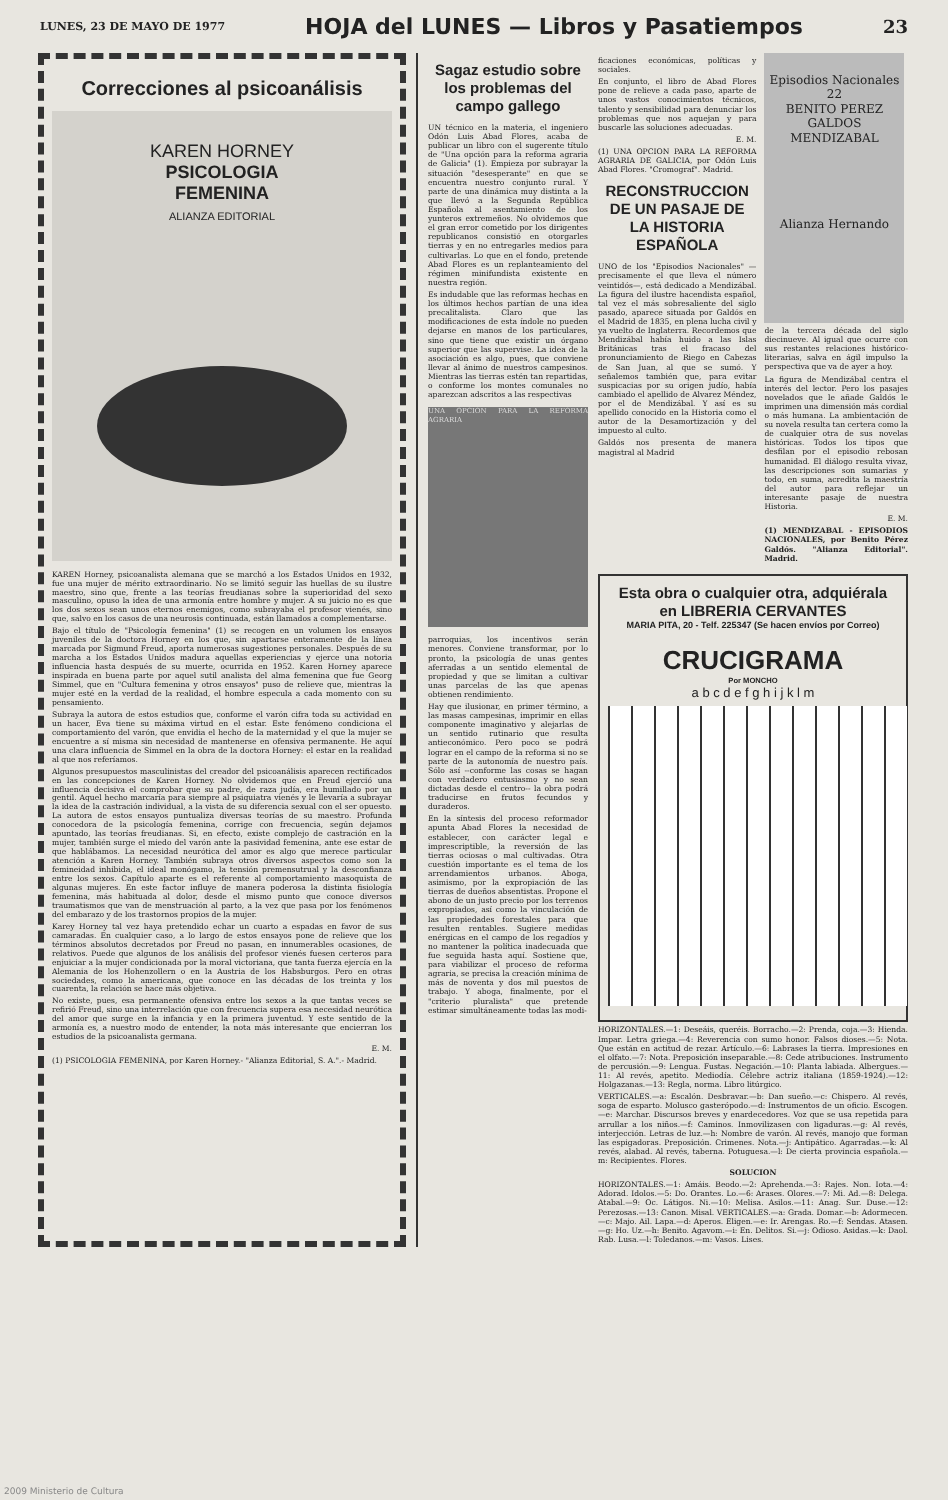LUNES, 23 DE MAYO DE 1977 HOJA del LUNES — Libros y Pasatiempos 23
Correcciones al psicoanálisis
KAREN HORNEY
PSICOLOGIA
FEMENINA
ALIANZA EDITORIAL
KAREN Horney, psicoanalista alemana que se marchó a los Estados Unidos en 1932, fue una mujer de mérito extraordinario. No se limitó seguir las huellas de su ilustre maestro, sino que, frente a las teorías freudianas sobre la superioridad del sexo masculino, opuso la idea de una armonía entre hombre y mujer. A su juicio no es que los dos sexos sean unos eternos enemigos, como subrayaba el profesor vienés, sino que, salvo en los casos de una neurosis continuada, están llamados a complementarse.
Bajo el título de "Psicología femenina" (1) se recogen en un volumen los ensayos juveniles de la doctora Horney en los que, sin apartarse enteramente de la línea marcada por Sigmund Freud, aporta numerosas sugestiones personales. Después de su marcha a los Estados Unidos madura aquellas experiencias y ejerce una notoria influencia hasta después de su muerte, ocurrida en 1952. Karen Horney aparece inspirada en buena parte por aquel sutil analista del alma femenina que fue Georg Simmel, que en "Cultura femenina y otros ensayos" puso de relieve que, mientras la mujer esté en la verdad de la realidad, el hombre especula a cada momento con su pensamiento.
Subraya la autora de estos estudios que, conforme el varón cifra toda su actividad en un hacer, Eva tiene su máxima virtud en el estar. Este fenómeno condiciona el comportamiento del varón, que envidia el hecho de la maternidad y el que la mujer se encuentre a sí misma sin necesidad de mantenerse en ofensiva permanente. He aquí una clara influencia de Simmel en la obra de la doctora Horney: el estar en la realidad al que nos referíamos.
Algunos presupuestos masculinistas del creador del psicoanálisis aparecen rectificados en las concepciones de Karen Horney. No olvidemos que en Freud ejerció una influencia decisiva el comprobar que su padre, de raza judía, era humillado por un gentil. Aquel hecho marcaría para siempre al psiquiatra vienés y le llevaría a subrayar la idea de la castración individual, a la vista de su diferencia sexual con el ser opuesto. La autora de estos ensayos puntualiza diversas teorías de su maestro. Profunda conocedora de la psicología femenina, corrige con frecuencia, según dejamos apuntado, las teorías freudianas. Si, en efecto, existe complejo de castración en la mujer, también surge el miedo del varón ante la pasividad femenina, ante ese estar de que hablábamos. La necesidad neurótica del amor es algo que merece particular atención a Karen Horney. También subraya otros diversos aspectos como son la femineidad inhibida, el ideal monógamo, la tensión premensutrual y la desconfianza entre los sexos. Capítulo aparte es el referente al comportamiento masoquista de algunas mujeres. En este factor influye de manera poderosa la distinta fisiología femenina, más habituada al dolor, desde el mismo punto que conoce diversos traumatismos que van de menstruación al parto, a la vez que pasa por los fenómenos del embarazo y de los trastornos propios de la mujer.
Karey Horney tal vez haya pretendido echar un cuarto a espadas en favor de sus camaradas. En cualquier caso, a lo largo de estos ensayos pone de relieve que los términos absolutos decretados por Freud no pasan, en innumerables ocasiones, de relativos. Puede que algunos de los análisis del profesor vienés fuesen certeros para enjuiciar a la mujer condicionada por la moral victoriana, que tanta fuerza ejercía en la Alemania de los Hohenzollern o en la Austria de los Habsburgos. Pero en otras sociedades, como la americana, que conoce en las décadas de los treinta y los cuarenta, la relación se hace más objetiva.
No existe, pues, esa permanente ofensiva entre los sexos a la que tantas veces se refirió Freud, sino una interrelación que con frecuencia supera esa necesidad neurótica del amor que surge en la infancia y en la primera juventud. Y este sentido de la armonía es, a nuestro modo de entender, la nota más interesante que encierran los estudios de la psicoanalista germana.
E. M.
(1) PSICOLOGIA FEMENINA, por Karen Horney.- "Alianza Editorial, S. A.".- Madrid.
Sagaz estudio sobre los problemas del campo gallego
UN técnico en la materia, el ingeniero Odón Luis Abad Flores, acaba de publicar un libro con el sugerente título de "Una opción para la reforma agraria de Galicia" (1). Empieza por subrayar la situación "desesperante" en que se encuentra nuestro conjunto rural. Y parte de una dinámica muy distinta a la que llevó a la Segunda República Española al asentamiento de los yunteros extremeños. No olvidemos que el gran error cometido por los dirigentes republicanos consistió en otorgarles tierras y en no entregarles medios para cultivarlas. Lo que en el fondo, pretende Abad Flores es un replanteamiento del régimen minifundista existente en nuestra región.
Es indudable que las reformas hechas en los últimos hechos partían de una idea precalitalista. Claro que las modificaciones de esta índole no pueden dejarse en manos de los particulares, sino que tiene que existir un órgano superior que las supervise. La idea de la asociación es algo, pues, que conviene llevar al ánimo de nuestros campesinos. Mientras las tierras estén tan repartidas, o conforme los montes comunales no aparezcan adscritos a las respectivas
UNA OPCION PARA LA REFORMA AGRARIA
parroquias, los incentivos serán menores. Conviene transformar, por lo pronto, la psicología de unas gentes aferradas a un sentido elemental de propiedad y que se limitan a cultivar unas parcelas de las que apenas obtienen rendimiento.
Hay que ilusionar, en primer término, a las masas campesinas, imprimir en ellas componente imaginativo y alejarlas de un sentido rutinario que resulta antieconómico. Pero poco se podrá lograr en el campo de la reforma si no se parte de la autonomía de nuestro país. Sólo así --conforme las cosas se hagan con verdadero entusiasmo y no sean dictadas desde el centro-- la obra podrá traducirse en frutos fecundos y duraderos.
En la síntesis del proceso reformador apunta Abad Flores la necesidad de establecer, con carácter legal e imprescriptible, la reversión de las tierras ociosas o mal cultivadas. Otra cuestión importante es el tema de los arrendamientos urbanos. Aboga, asimismo, por la expropiación de las tierras de dueños absentistas. Propone el abono de un justo precio por los terrenos expropiados, así como la vinculación de las propiedades forestales para que resulten rentables. Sugiere medidas enérgicas en el campo de los regadíos y no mantener la política inadecuada que fue seguida hasta aquí. Sostiene que, para viabilizar el proceso de reforma agraria, se precisa la creación mínima de más de noventa y dos mil puestos de trabajo. Y aboga, finalmente, por el "criterio pluralista" que pretende estimar simultáneamente todas las modi-
ficaciones económicas, políticas y sociales.
En conjunto, el libro de Abad Flores pone de relieve a cada paso, aparte de unos vastos conocimientos técnicos, talento y sensibilidad para denunciar los problemas que nos aquejan y para buscarle las soluciones adecuadas.
E. M.
(1) UNA OPCION PARA LA REFORMA AGRARIA DE GALICIA, por Odón Luis Abad Flores. "Cromograf". Madrid.
RECONSTRUCCION DE UN PASAJE DE LA HISTORIA ESPAÑOLA
UNO de los "Episodios Nacionales" —precisamente el que lleva el número veintidós—, está dedicado a Mendizábal. La figura del ilustre hacendista español, tal vez el más sobresaliente del siglo pasado, aparece situada por Galdós en el Madrid de 1835, en plena lucha civil y ya vuelto de Inglaterra. Recordemos que Mendizábal había huido a las Islas Británicas tras el fracaso del pronunciamiento de Riego en Cabezas de San Juan, al que se sumó. Y señalemos también que, para evitar suspicacias por su origen judío, había cambiado el apellido de Alvarez Méndez, por el de Mendizábal. Y así es su apellido conocido en la Historia como el autor de la Desamortización y del impuesto al culto.
Galdós nos presenta de manera magistral al Madrid
Episodios Nacionales 22
BENITO PEREZ GALDOS
MENDIZABAL
Alianza Hernando
de la tercera década del siglo diecinueve. Al igual que ocurre con sus restantes relaciones histórico-literarias, salva en ágil impulso la perspectiva que va de ayer a hoy.
La figura de Mendizábal centra el interés del lector. Pero los pasajes novelados que le añade Galdós le imprimen una dimensión más cordial o más humana. La ambientación de su novela resulta tan certera como la de cualquier otra de sus novelas históricas. Todos los tipos que desfilan por el episodio rebosan humanidad. El diálogo resulta vivaz, las descripciones son sumarias y todo, en suma, acredita la maestría del autor para reflejar un interesante pasaje de nuestra Historia.
E. M.
(1) MENDIZABAL - EPISODIOS NACIONALES, por Benito Pérez Galdós. "Alianza Editorial". Madrid.
Esta obra o cualquier otra, adquiérala
en LIBRERIA CERVANTES
MARIA PITA, 20 - Telf. 225347 (Se hacen envíos por Correo)
CRUCIGRAMA
Por MONCHO
a b c d e f g h i j k l m
HORIZONTALES.—1: Deseáis, queréis. Borracho.—2: Prenda, coja.—3: Hienda. Impar. Letra griega.—4: Reverencia con sumo honor. Falsos dioses.—5: Nota. Que están en actitud de rezar. Artículo.—6: Labrases la tierra. Impresiones en el olfato.—7: Nota. Preposición inseparable.—8: Cede atribuciones. Instrumento de percusión.—9: Lengua. Fustas. Negación.—10: Planta labiada. Albergues.—11: Al revés, apetito. Mediodía. Célebre actriz italiana (1859-1924).—12: Holgazanas.—13: Regla, norma. Libro litúrgico.
VERTICALES.—a: Escalón. Desbravar.—b: Dan sueño.—c: Chispero. Al revés, soga de esparto. Molusco gasterópodo.—d: Instrumentos de un oficio. Escogen.—e: Marchar. Discursos breves y enardecedores. Voz que se usa repetida para arrullar a los niños.—f: Caminos. Inmovilizasen con ligaduras.—g: Al revés, interjección. Letras de luz.—h: Nombre de varón. Al revés, manojo que forman las espigadoras. Preposición. Crimenes. Nota.—j: Antipático. Agarradas.—k: Al revés, alabad. Al revés, taberna. Potuguesa.—l: De cierta provincia española.—m: Recipientes. Flores.
SOLUCION
HORIZONTALES.—1: Amáis. Beodo.—2: Aprehenda.—3: Rajes. Non. Iota.—4: Adorad. Idolos.—5: Do. Orantes. Lo.—6: Arases. Olores.—7: Mi. Ad.—8: Delega. Atabal.—9: Oc. Látigos. Ni.—10: Melisa. Asilos.—11: Anag. Sur. Duse.—12: Perezosas.—13: Canon. Misal. VERTICALES.—a: Grada. Domar.—b: Adormecen.—c: Majo. Ail. Lapa.—d: Aperos. Eligen.—e: Ir. Arengas. Ro.—f: Sendas. Atasen.—g: Ho. Uz.—h: Benito. Agavom.—i: En. Delitos. Si.—j: Odioso. Asidas.—k: Daol. Rab. Lusa.—l: Toledanos.—m: Vasos. Lises.
2009 Ministerio de Cultura